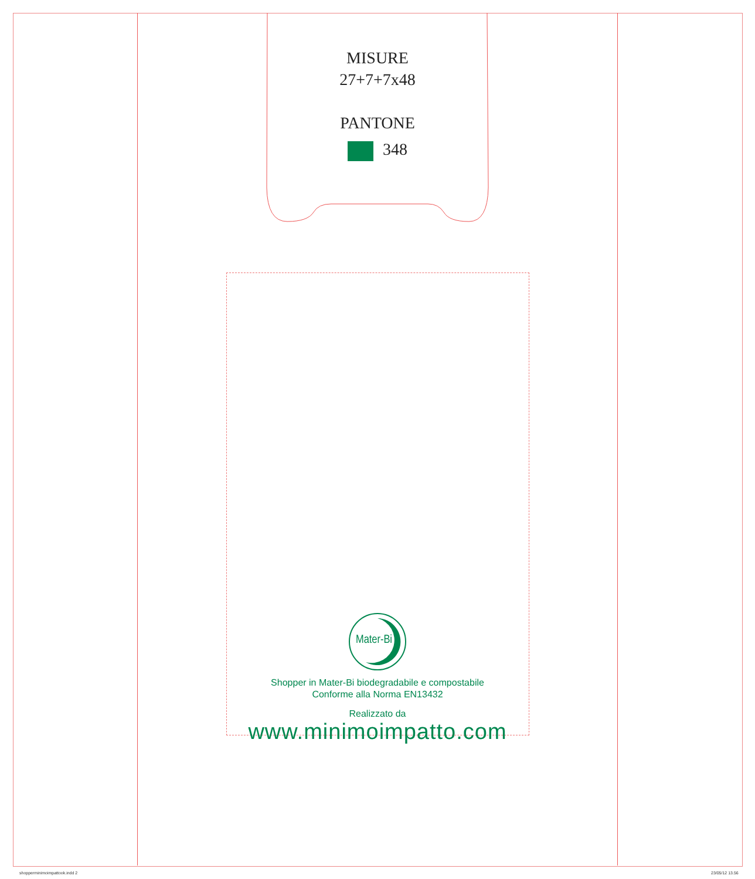MISURE
27+7+7x48
PANTONE
348
Mater-Bi
Shopper in Mater-Bi biodegradabile e compostabile
Conforme alla Norma EN13432
Realizzato da
www.minimoimpatto.com
shopperminimoimpattook.indd 2 23/05/12 13.56